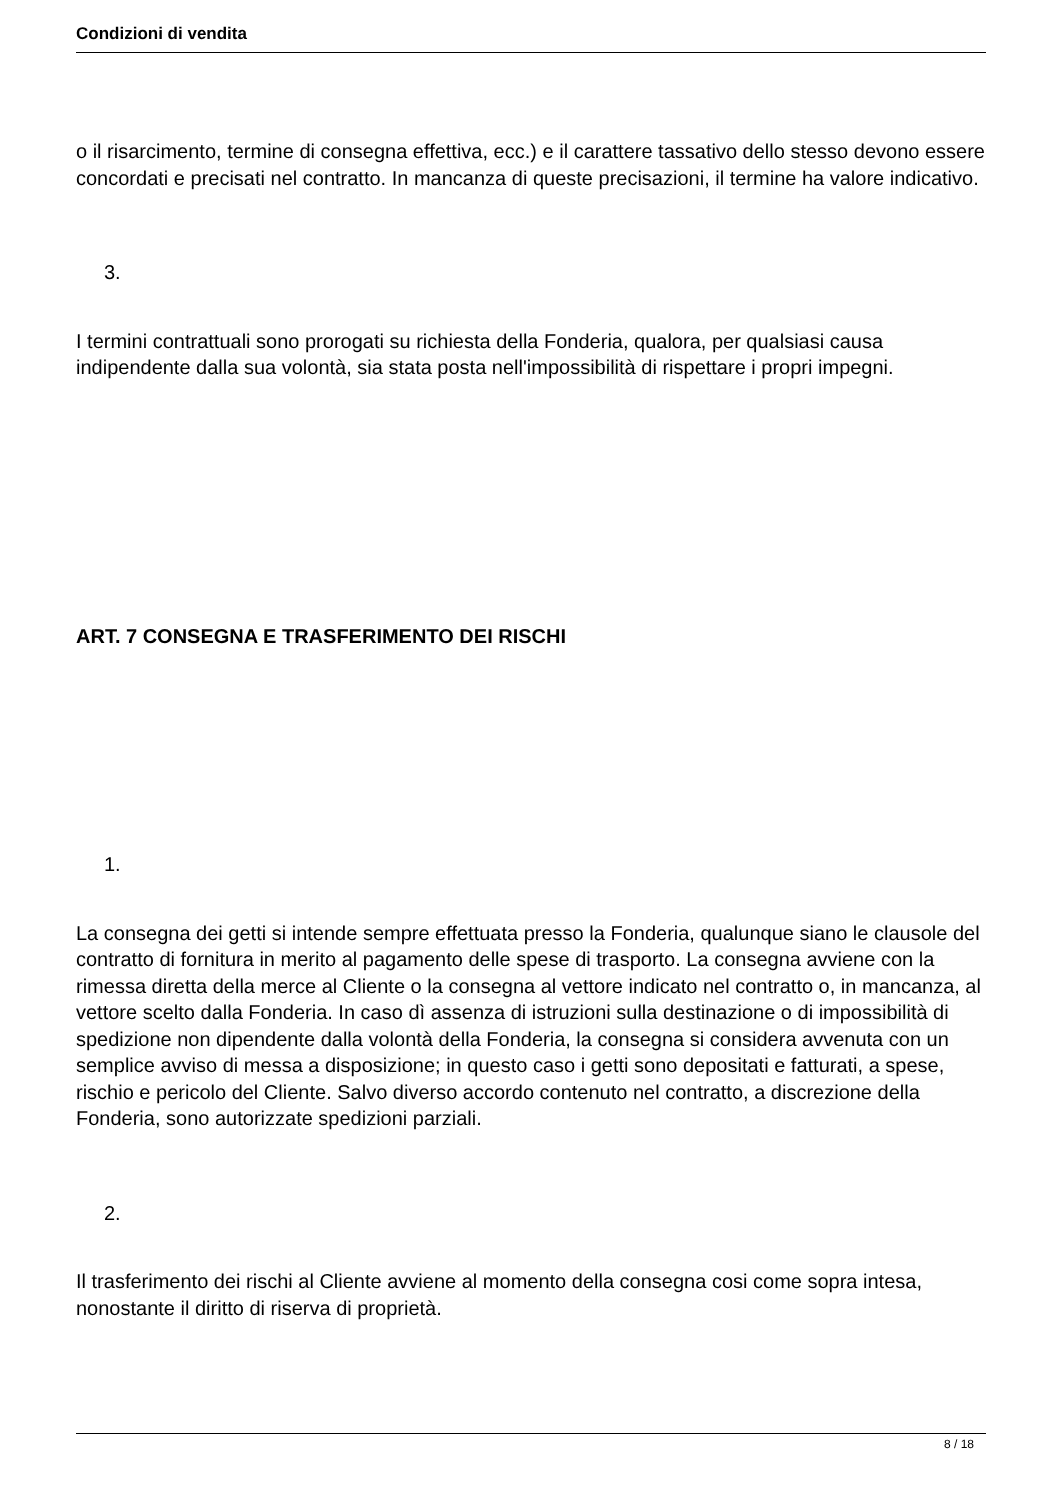Condizioni di vendita
o il risarcimento, termine di consegna effettiva, ecc.) e il carattere tassativo dello stesso devono essere concordati e precisati nel contratto. In mancanza di queste precisazioni, il termine ha valore indicativo.
3.
I termini contrattuali sono prorogati su richiesta della Fonderia, qualora, per qualsiasi causa indipendente dalla sua volontà, sia stata posta nell'impossibilità di rispettare i propri impegni.
ART. 7 CONSEGNA E TRASFERIMENTO DEI RISCHI
1.
La consegna dei getti si intende sempre effettuata presso la Fonderia, qualunque siano le clausole del contratto di fornitura in merito al pagamento delle spese di trasporto. La consegna avviene con la rimessa diretta della merce al Cliente o la consegna al vettore indicato nel contratto o, in mancanza, al vettore scelto dalla Fonderia. In caso dì assenza di istruzioni sulla destinazione o di impossibilità di spedizione non dipendente dalla volontà della Fonderia, la consegna si considera avvenuta con un semplice avviso di messa a disposizione; in questo caso i getti sono depositati e fatturati, a spese, rischio e pericolo del Cliente. Salvo diverso accordo contenuto nel contratto, a discrezione della Fonderia, sono autorizzate spedizioni parziali.
2.
Il trasferimento dei rischi al Cliente avviene al momento della consegna cosi come sopra intesa, nonostante il diritto di riserva di proprietà.
8 / 18